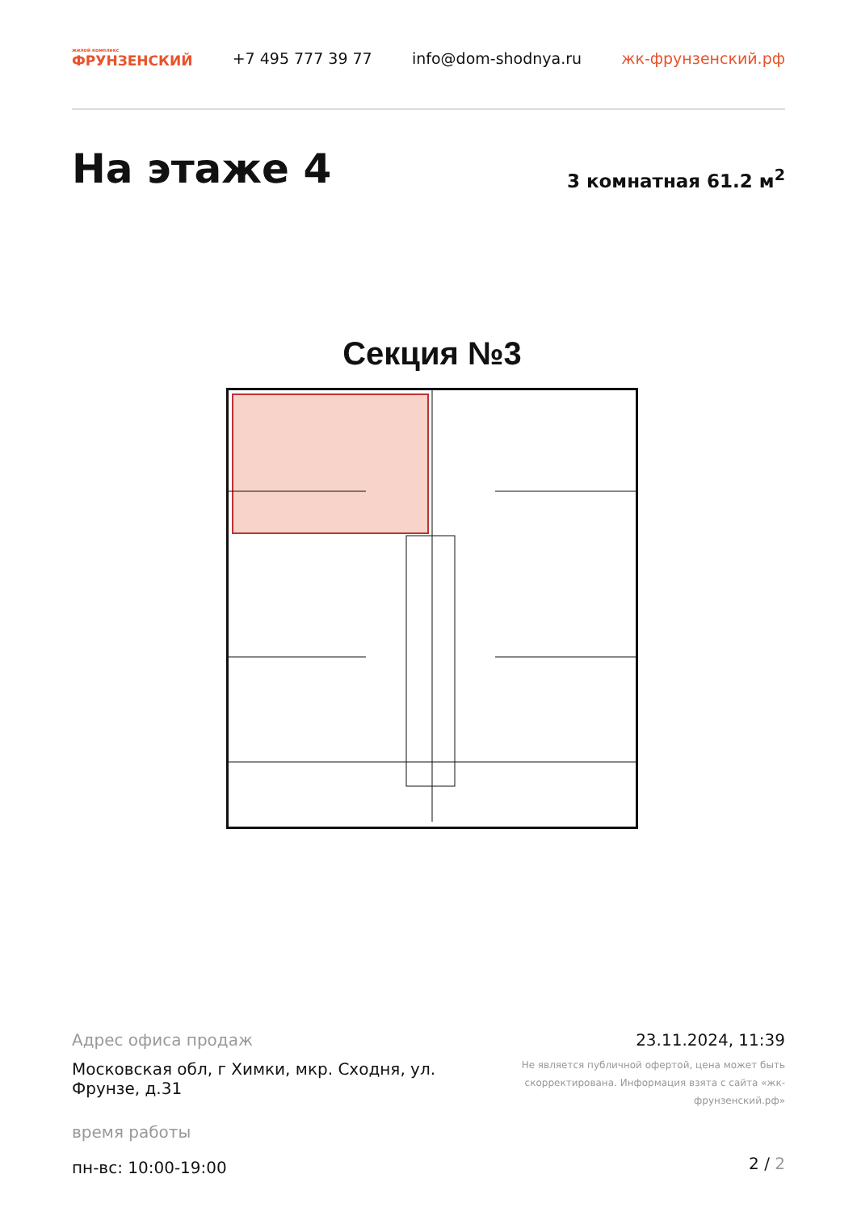жилой комплекс
ФРУНЗЕНСКИЙ
+7 495 777 39 77 info@dom-shodnya.ru жк-фрунзенский.рф
На этаже 4 3 комнатная 61.2 м<sup>2</sup>
Секция №3
Адрес офиса продаж
Московская обл, г Химки, мкр. Сходня, ул. Фрунзе, д.31
время работы
пн-вс: 10:00-19:00
23.11.2024, 11:39
Не является публичной офертой, цена может быть скорректирована. Информация взята с сайта «жк-фрунзенский.рф»
2 / 2